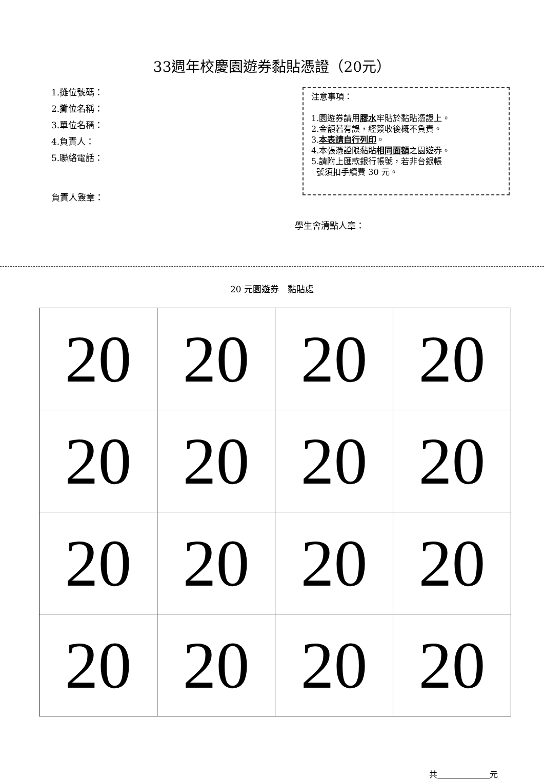33週年校慶園遊券黏貼憑證（20元）
1.攤位號碼：
2.攤位名稱：
3.單位名稱：
4.負責人：
5.聯絡電話：
注意事項：
1.園遊券請用膠水牢貼於黏貼憑證上。
2.金額若有誤，經簽收後概不負責。
3.本表請自行列印。
4.本張憑證限黏貼相同面額之園遊券。
5.請附上匯款銀行帳號，若非台銀帳
號須扣手續費 30 元。
負責人簽章：
學生會清點人章：
20 元園遊券　黏貼處
| 20 | 20 | 20 | 20 |
| 20 | 20 | 20 | 20 |
| 20 | 20 | 20 | 20 |
| 20 | 20 | 20 | 20 |
共 元